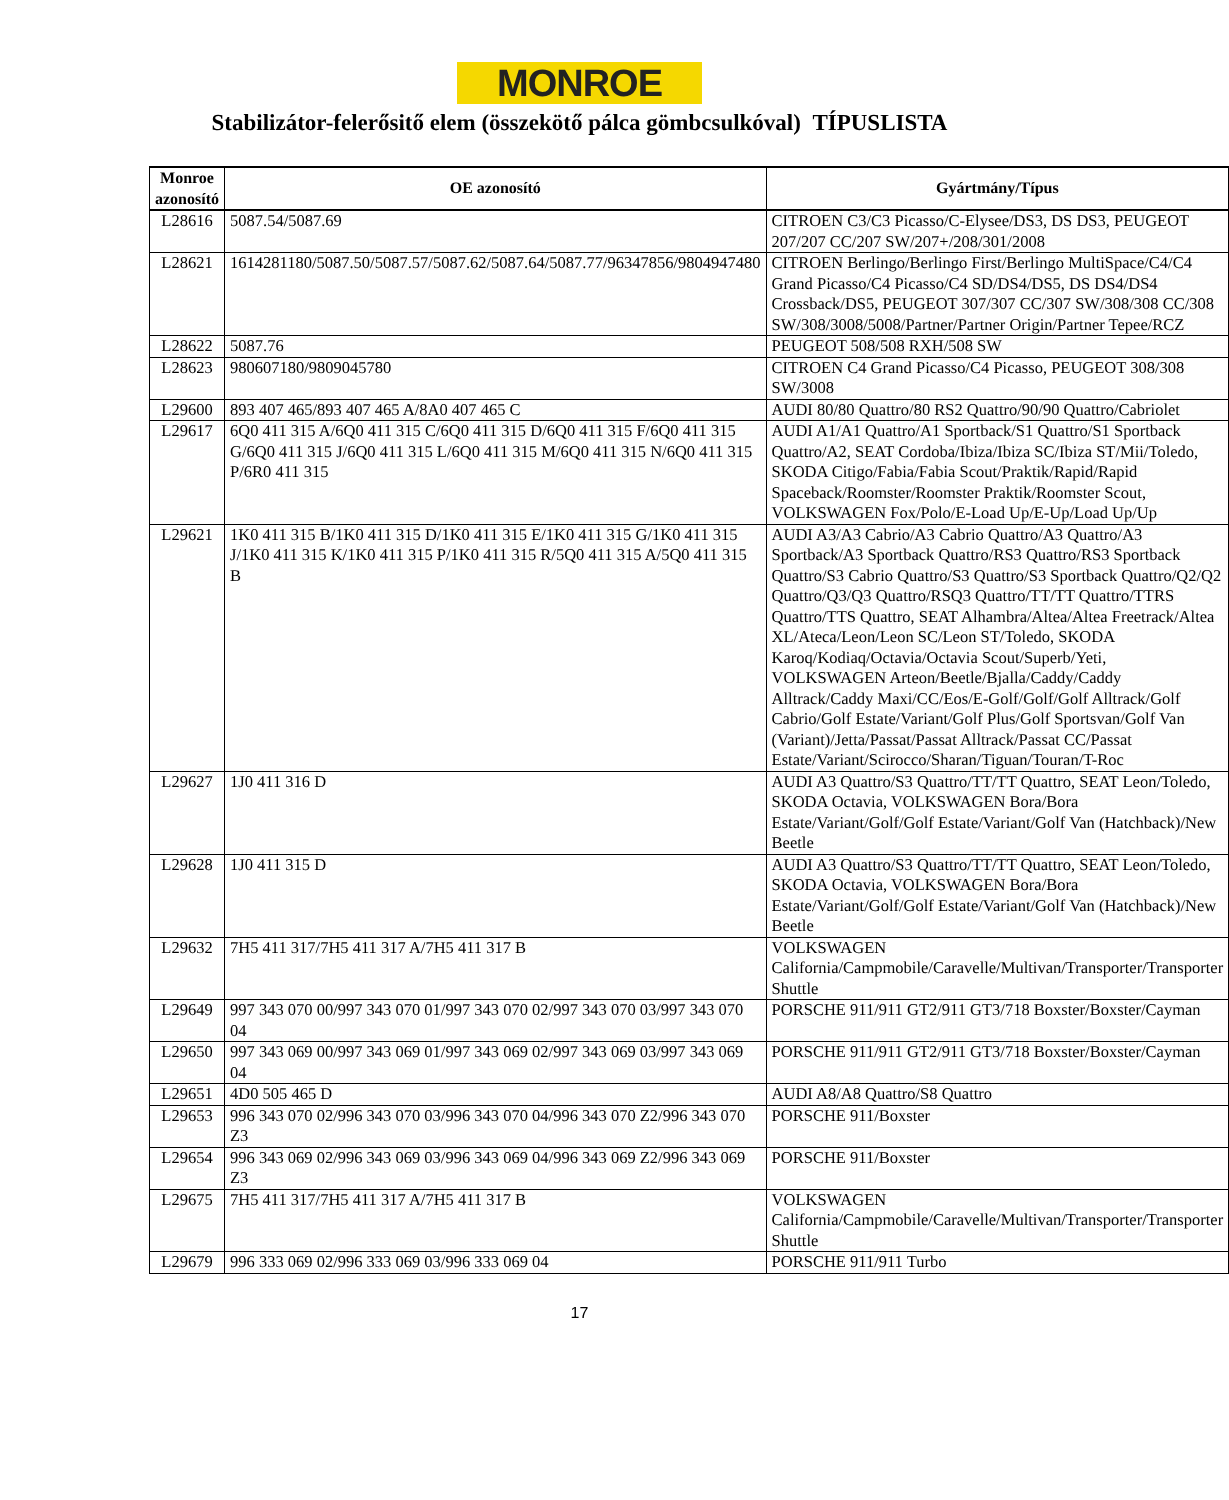MONROE
Stabilizátor-felerősitő elem (összekötő pálca gömbcsulkóval) TÍPUSLISTA
| Monroe azonosító | OE azonosító | Gyártmány/Típus |
| --- | --- | --- |
| L28616 | 5087.54/5087.69 | CITROEN C3/C3 Picasso/C-Elysee/DS3, DS DS3, PEUGEOT 207/207 CC/207 SW/207+/208/301/2008 |
| L28621 | 1614281180/5087.50/5087.57/5087.62/5087.64/5087.77/96347856/9804947480 | CITROEN Berlingo/Berlingo First/Berlingo MultiSpace/C4/C4 Grand Picasso/C4 Picasso/C4 SD/DS4/DS5, DS DS4/DS4 Crossback/DS5, PEUGEOT 307/307 CC/307 SW/308/308 CC/308 SW/308/3008/5008/Partner/Partner Origin/Partner Tepee/RCZ |
| L28622 | 5087.76 | PEUGEOT 508/508 RXH/508 SW |
| L28623 | 980607180/9809045780 | CITROEN C4 Grand Picasso/C4 Picasso, PEUGEOT 308/308 SW/3008 |
| L29600 | 893 407 465/893 407 465 A/8A0 407 465 C | AUDI 80/80 Quattro/80 RS2 Quattro/90/90 Quattro/Cabriolet |
| L29617 | 6Q0 411 315 A/6Q0 411 315 C/6Q0 411 315 D/6Q0 411 315 F/6Q0 411 315 G/6Q0 411 315 J/6Q0 411 315 L/6Q0 411 315 M/6Q0 411 315 N/6Q0 411 315 P/6R0 411 315 | AUDI A1/A1 Quattro/A1 Sportback/S1 Quattro/S1 Sportback Quattro/A2, SEAT Cordoba/Ibiza/Ibiza SC/Ibiza ST/Mii/Toledo, SKODA Citigo/Fabia/Fabia Scout/Praktik/Rapid/Rapid Spaceback/Roomster/Roomster Praktik/Roomster Scout, VOLKSWAGEN Fox/Polo/E-Load Up/E-Up/Load Up/Up |
| L29621 | 1K0 411 315 B/1K0 411 315 D/1K0 411 315 E/1K0 411 315 G/1K0 411 315 J/1K0 411 315 K/1K0 411 315 P/1K0 411 315 R/5Q0 411 315 A/5Q0 411 315 B | AUDI A3/A3 Cabrio/A3 Cabrio Quattro/A3 Quattro/A3 Sportback/A3 Sportback Quattro/RS3 Quattro/RS3 Sportback Quattro/S3 Cabrio Quattro/S3 Quattro/S3 Sportback Quattro/Q2/Q2 Quattro/Q3/Q3 Quattro/RSQ3 Quattro/TT/TT Quattro/TTRS Quattro/TTS Quattro, SEAT Alhambra/Altea/Altea Freetrack/Altea XL/Ateca/Leon/Leon SC/Leon ST/Toledo, SKODA Karoq/Kodiaq/Octavia/Octavia Scout/Superb/Yeti, VOLKSWAGEN Arteon/Beetle/Bjalla/Caddy/Caddy Alltrack/Caddy Maxi/CC/Eos/E-Golf/Golf/Golf Alltrack/Golf Cabrio/Golf Estate/Variant/Golf Plus/Golf Sportsvan/Golf Van (Variant)/Jetta/Passat/Passat Alltrack/Passat CC/Passat Estate/Variant/Scirocco/Sharan/Tiguan/Touran/T-Roc |
| L29627 | 1J0 411 316 D | AUDI A3 Quattro/S3 Quattro/TT/TT Quattro, SEAT Leon/Toledo, SKODA Octavia, VOLKSWAGEN Bora/Bora Estate/Variant/Golf/Golf Estate/Variant/Golf Van (Hatchback)/New Beetle |
| L29628 | 1J0 411 315 D | AUDI A3 Quattro/S3 Quattro/TT/TT Quattro, SEAT Leon/Toledo, SKODA Octavia, VOLKSWAGEN Bora/Bora Estate/Variant/Golf/Golf Estate/Variant/Golf Van (Hatchback)/New Beetle |
| L29632 | 7H5 411 317/7H5 411 317 A/7H5 411 317 B | VOLKSWAGEN California/Campmobile/Caravelle/Multivan/Transporter/Transporter Shuttle |
| L29649 | 997 343 070 00/997 343 070 01/997 343 070 02/997 343 070 03/997 343 070 04 | PORSCHE 911/911 GT2/911 GT3/718 Boxster/Boxster/Cayman |
| L29650 | 997 343 069 00/997 343 069 01/997 343 069 02/997 343 069 03/997 343 069 04 | PORSCHE 911/911 GT2/911 GT3/718 Boxster/Boxster/Cayman |
| L29651 | 4D0 505 465 D | AUDI A8/A8 Quattro/S8 Quattro |
| L29653 | 996 343 070 02/996 343 070 03/996 343 070 04/996 343 070 Z2/996 343 070 Z3 | PORSCHE 911/Boxster |
| L29654 | 996 343 069 02/996 343 069 03/996 343 069 04/996 343 069 Z2/996 343 069 Z3 | PORSCHE 911/Boxster |
| L29675 | 7H5 411 317/7H5 411 317 A/7H5 411 317 B | VOLKSWAGEN California/Campmobile/Caravelle/Multivan/Transporter/Transporter Shuttle |
| L29679 | 996 333 069 02/996 333 069 03/996 333 069 04 | PORSCHE 911/911 Turbo |
17